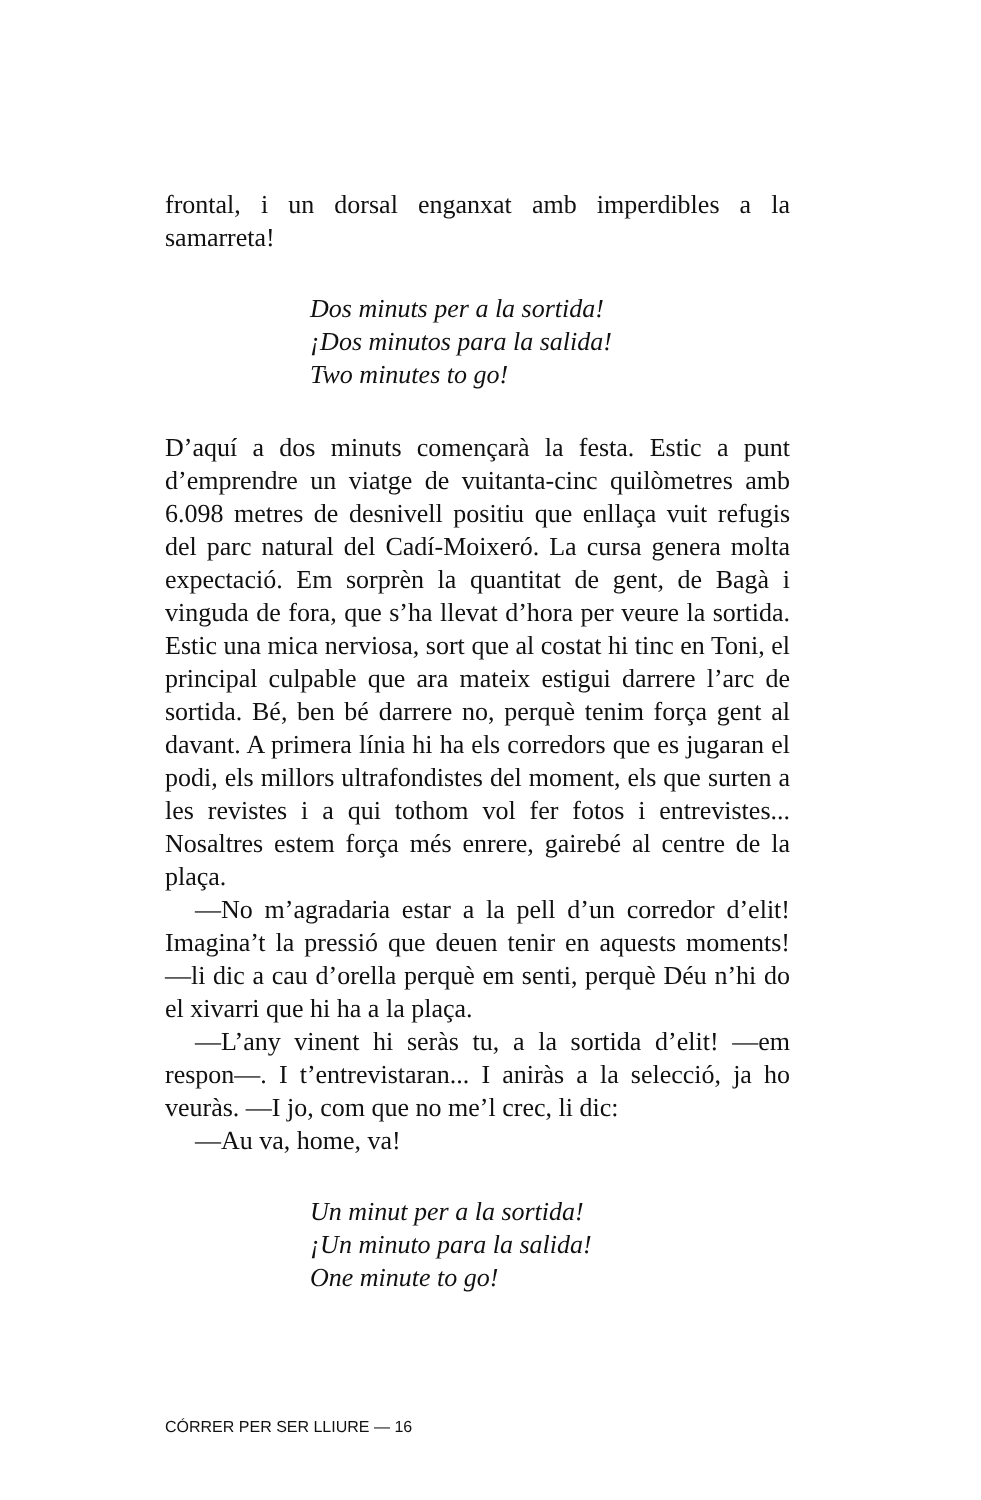frontal, i un dorsal enganxat amb imperdibles a la samarreta!
Dos minuts per a la sortida!
¡Dos minutos para la salida!
Two minutes to go!
D’aquí a dos minuts començarà la festa. Estic a punt d’emprendre un viatge de vuitanta-cinc quilòmetres amb 6.098 metres de desnivell positiu que enllaça vuit refugis del parc natural del Cadí-Moixeró. La cursa genera molta expectació. Em sorprèn la quantitat de gent, de Bagà i vinguda de fora, que s’ha llevat d’hora per veure la sortida. Estic una mica nerviosa, sort que al costat hi tinc en Toni, el principal culpable que ara mateix estigui darrere l’arc de sortida. Bé, ben bé darrere no, perquè tenim força gent al davant. A primera línia hi ha els corredors que es jugaran el podi, els millors ultrafondistes del moment, els que surten a les revistes i a qui tothom vol fer fotos i entrevistes... Nosaltres estem força més enrere, gairebé al centre de la plaça.
—No m’agradaria estar a la pell d’un corredor d’elit! Imagina’t la pressió que deuen tenir en aquests moments! —li dic a cau d’orella perquè em senti, perquè Déu n’hi do el xivarri que hi ha a la plaça.
—L’any vinent hi seràs tu, a la sortida d’elit! —em respon—. I t’entrevistaran... I aniràs a la selecció, ja ho veuràs. —I jo, com que no me’l crec, li dic:
—Au va, home, va!
Un minut per a la sortida!
¡Un minuto para la salida!
One minute to go!
CÓRRER PER SER LLIURE — 16